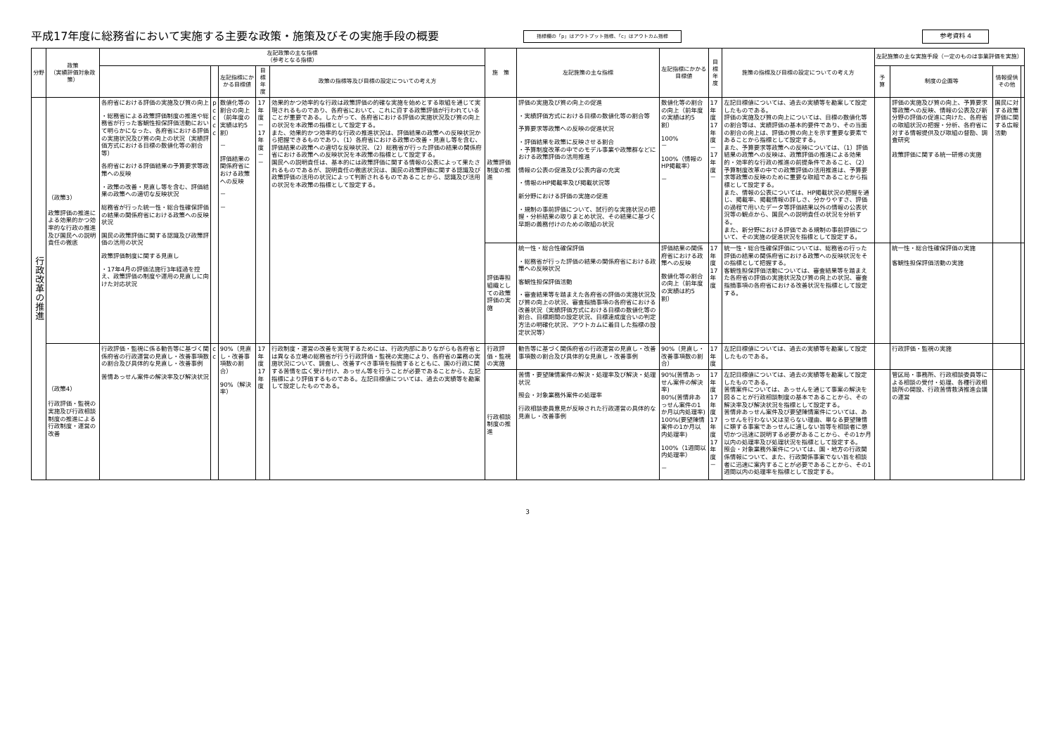平成17年度に総務省において実施する主要な政策・施策及びその実施手段の概要
指標欄の「p」はアウトプット指標、「c」はアウトカム指標
参考資料 4
| 分野 | 政策 （実績評価対象政策） | 左記政策の主な指標 （参考となる指標） | | | | | 施 策 | 左記施策の主な指標 | 左記指標にかかる目標値 | 目標年度 | 施策の指標及び目標の設定についての考え方 | 左記施策の主な実施手段（一定のものは事業評価を実施） | | | |
| --- | --- | --- | --- | --- | --- | --- | --- | --- | --- | --- | --- | --- | --- | --- | --- |
| | | | | 左記指標にかかる目標値 | 目標年度 | 政策の指標等及び目標の設定についての考え方 | | | | | | 予 算 | 制度の企画等 | 情報提供その他 | |
| 行政改革の推進 | （政策3） 政策評価の推進による効果的かつ効率的な行政の推進及び国民への説明責任の徹底 | 各府省における評価の実施及び質の向上 ・総務省による政策評価制度の推進や総務省が行った客観性担保評価活動において明らかになった、各府省における評価の実施状況及び質の向上の状況（実績評価方式における目標の数値化等の割合等） 各府省における評価結果の予算要求等政策への反映 ・政策の改善・見直し等を含む、評価結果の政策への適切な反映状況 総務省が行った統一性・総合性確保評価の結果の関係府省における政策への反映状況 国民の政策評価に関する認識及び政策評価の活用の状況 政策評価制度に関する見直し ・17年4月の評価法施行3年経過を控え、政策評価の制度や運用の見直しに向けた対応状況 | p c c c c | 数値化等の割合の向上（前年度の実績は約5割） － 評価結果の関係府省における政策への反映 － － | 17年度 － 17年度 － － | 効果的かつ効率的な行政は政策評価の的確な実施を始めとする取組を通じて実現されるものであり、各府省において、これに資する政策評価が行われていることが重要である。したがって、各府省における評価の実施状況及び質の向上の状況を本政策の指標として設定する。 また、効果的かつ効率的な行政の推進状況は、評価結果の政策への反映状況から把握できるものであり、（1）各府省における政策の改善・見直し等を含む、評価結果の政策への適切な反映状況、（2）総務省が行った評価の結果の関係府省における政策への反映状況を本政策の指標として設定する。 国民への説明責任は、基本的には政策評価に関する情報の公表によって果たされるものであるが、説明責任の徹底状況は、国民の政策評価に関する認識及び政策評価の活用の状況によって判断されるものであることから、認識及び活用の状況を本政策の指標として設定する。 | 政策評価制度の推進 | 評価の実施及び質の向上の促進 ・実績評価方式における目標の数値化等の割合等 予算要求等政策への反映の促進状況 ・評価結果を政策に反映させる割合 ・予算制度改革の中でのモデル事業や政策群などにおける政策評価の活用推進 情報の公表の促進及び公表内容の充実 ・情報のHP掲載率及び掲載状況等 新分野における評価の実施の促進 ・規制の事前評価について、試行的な実施状況の把握・分析結果の取りまとめ状況、その結果に基づく早期の義務付けのための取組の状況 | 数値化等の割合の向上（前年度の実績は約5割） 100% － 100%（情報のHP掲載率） － | 17年度 17年度 － 17年度 － | 左記目標値については、過去の実績等を勘案して設定したものである。 評価の実施及び質の向上については、目標の数値化等の割合等は、実績評価の基本的要件であり、その当面の割合の向上は、評価の質の向上を示す重要な要素であることから指標として設定する。 また、予算要求等政策への反映については、（1）評価結果の政策への反映は、政策評価の推進による効果的・効率的な行政の推進の前提条件であること、（2）予算制度改革の中での政策評価の活用推進は、予算要求等政策の反映のために重要な取組であることから指標として設定する。 また、情報の公表については、HP掲載状況の把握を通じ、掲載率、掲載情報の詳しさ、分かりやすさ、評価の過程で用いたデータ等評価結果以外の情報の公表状況等の観点から、国民への説明責任の状況を分析する。 また、新分野における評価である規制の事前評価について、その実施の促進状況を指標として設定する。 | | 評価の実施及び質の向上、予算要求等政策への反映、情報の公表及び新分野の評価の促進に向けた、各府省の取組状況の把握・分析、各府省に対する情報提供及び取組の督励、調査研究 政策評価に関する統一研修の実施 | 国民に対する政策評価に関する広報活動 | |
| | | | | | | | 評価専担組織としての政策評価の実施 | 統一性・総合性確保評価 ・総務省が行った評価の結果の関係府省における政策への反映状況 客観性担保評価活動 ・審査結果等を踏まえた各府省の評価の実施状況及び質の向上の状況、審査指摘事項の各府省における改善状況（実績評価方式における目標の数値化等の割合、目標期間の設定状況、目標達成度合いの判定方法の明確化状況、アウトカムに着目した指標の設定状況等） | 評価結果の関係府省における政策への反映 数値化等の割合の向上（前年度の実績は約5割） | 17年度 17年度 | 統一性・総合性確保評価については、総務省の行った評価の結果の関係府省における政策への反映状況をその指標として把握する。 客観性担保評価活動については、審査結果等を踏まえた各府省の評価の実施状況及び質の向上の状況、審査指摘事項の各府省における改善状況を指標として設定する。 | | 統一性・総合性確保評価の実施 客観性担保評価活動の実施 | | |
| | （政策4） 行政評価・監視の実施及び行政相談制度の推進による行政制度・運営の改善 | 行政評価・監視に係る勧告等に基づく関係府省の行政運営の見直し・改善事項数の割合及び具体的な見直し・改善事例 苦情あっせん案件の解決率及び解決状況 | c c | 90%（見直し・改善事項数の割合） 90%（解決率） | 17年度 17年度 | 行政制度・運営の改善を実現するためには、行政内部にありながらも各府省とは異なる立場の総務省が行う行政評価・監視の実施により、各府省の業務の実施状況について、調査し、改善すべき事項を指摘するとともに、国の行政に関する苦情を広く受け付け、あっせん等を行うことが必要であることから、左記指標により評価するものである。左記目標値については、過去の実績等を勘案して設定したものである。 | 行政評価・監視の実施 | 勧告等に基づく関係府省の行政運営の見直し・改善事項数の割合及び具体的な見直し・改善事例 | 90%（見直し・改善事項数の割合） | 17年度 | 左記目標値については、過去の実績等を勘案して設定したものである。 | | 行政評価・監視の実施 | | |
| | | | | | | | 行政相談制度の推進 | 苦情・要望陳情案件の解決・処理率及び解決・処理状況 照会・対象業務外案件の処理率 行政相談委員意見が反映された行政運営の具体的な見直し・改善事例 | 90%(苦情あっせん案件の解決率) 80%(苦情非あっせん案件の1か月以内処理率) 100%(要望陳情案件の1か月以内処理率) 100%（1週間以内処理率） － | 17年度 17年度 17年度 17年度 － | 左記目標値については、過去の実績等を勘案して設定したものである。 苦情案件については、あっせんを通じて事案の解決を図ることが行政相談制度の基本であることから、その解決率及び解決状況を指標として設定する。 苦情非あっせん案件及び要望陳情案件については、あっせんを行わない又は至らない理由、単なる要望陳情に類する事案であっせんに適しない旨等を相談者に懇切かつ迅速に説明する必要があることから、その1か月以内の処理率及び処理状況を指標として設定する。 照会・対象業務外案件については、国・地方の行政関係情報について、また、行政関係事案でない旨を相談者に迅速に案内することが必要であることから、その1週間以内の処理率を指標として設定する。 | | 管区局・事務所、行政相談委員等による相談の受付・処理、各種行政相談所の開設、行政苦情救済推進会議の運営 | | |
3